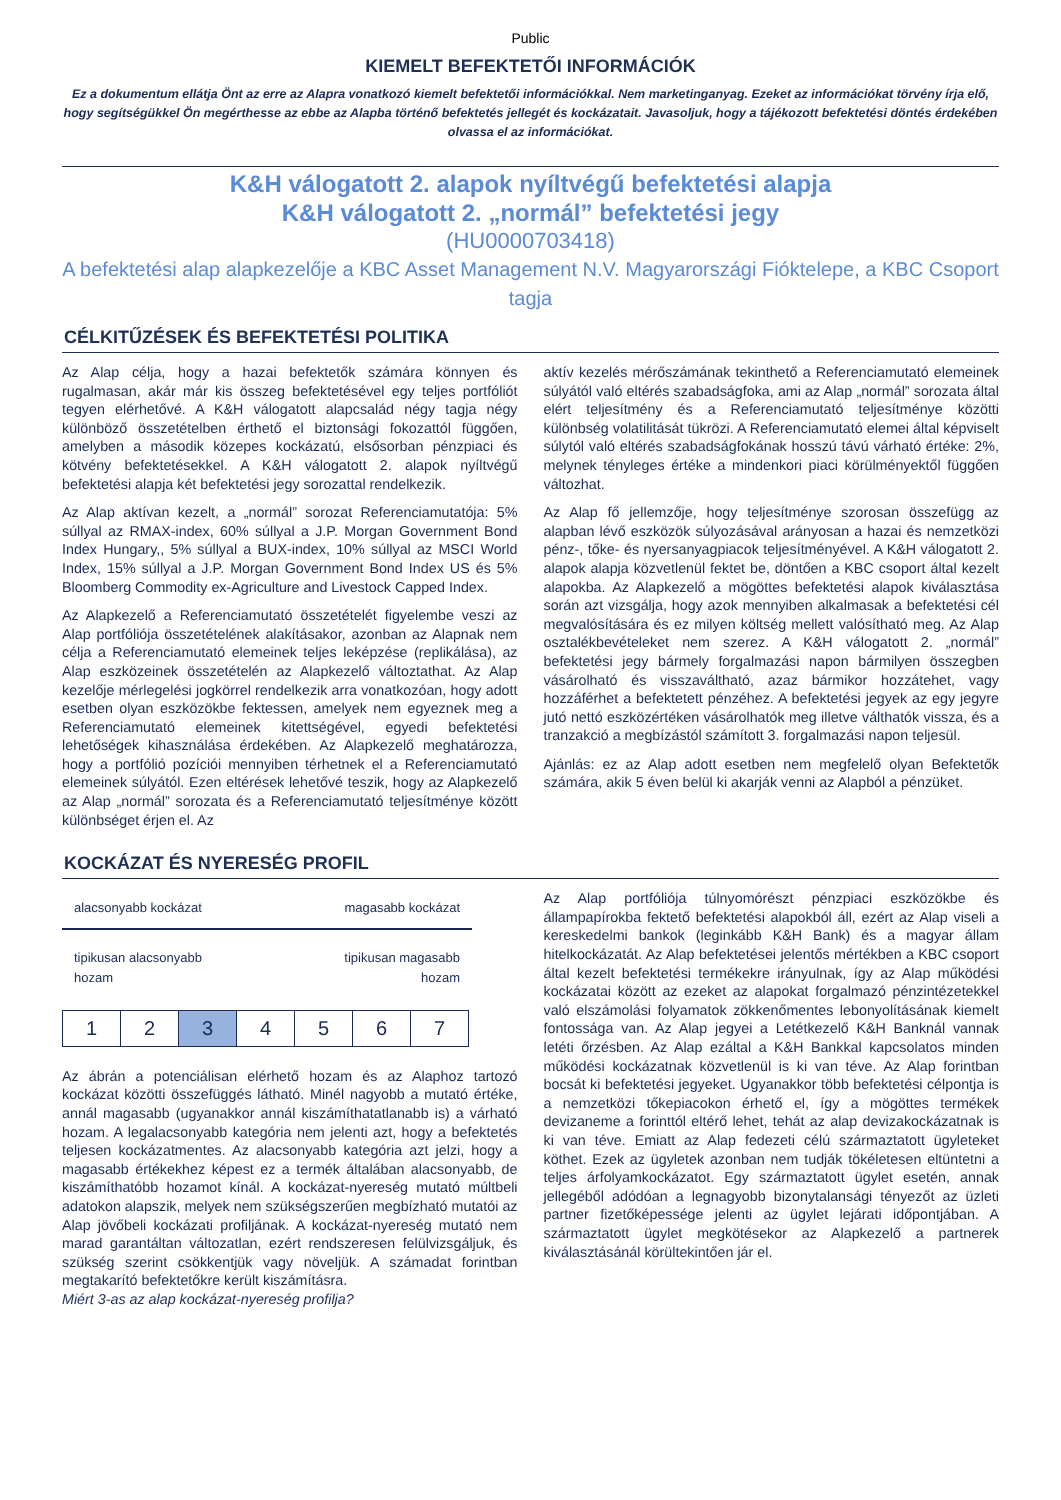Public
KIEMELT BEFEKTETŐI INFORMÁCIÓK
Ez a dokumentum ellátja Önt az erre az Alapra vonatkozó kiemelt befektetői információkkal. Nem marketinganyag. Ezeket az információkat törvény írja elő, hogy segítségükkel Ön megérthesse az ebbe az Alapba történő befektetés jellegét és kockázatait. Javasoljuk, hogy a tájékozott befektetési döntés érdekében olvassa el az információkat.
K&H válogatott 2. alapok nyíltvégű befektetési alapja
K&H válogatott 2. „normál” befektetési jegy
(HU0000703418)
A befektetési alap alapkezelője a KBC Asset Management N.V. Magyarországi Fióktelepe, a KBC Csoport tagja
CÉLKITŰZÉSEK ÉS BEFEKTETÉSI POLITIKA
Az Alap célja, hogy a hazai befektetők számára könnyen és rugalmasan, akár már kis összeg befektetésével egy teljes portfóliót tegyen elérhetővé. A K&H válogatott alapcsalád négy tagja négy különböző összetételben érthető el biztonsági fokozattól függően, amelyben a második közepes kockázatú, elsősorban pénzpiaci és kötvény befektetésekkel. A K&H válogatott 2. alapok nyíltvégű befektetési alapja két befektetési jegy sorozattal rendelkezik.
Az Alap aktívan kezelt, a „normál” sorozat Referenciamutatója: 5% súllyal az RMAX-index, 60% súllyal a J.P. Morgan Government Bond Index Hungary,, 5% súllyal a BUX-index, 10% súllyal az MSCI World Index, 15% súllyal a J.P. Morgan Government Bond Index US és 5% Bloomberg Commodity ex-Agriculture and Livestock Capped Index.
Az Alapkezelő a Referenciamutató összetételét figyelembe veszi az Alap portfóliója összetételének alakításakor, azonban az Alapnak nem célja a Referenciamutató elemeinek teljes leképzése (replikálása), az Alap eszközeinek összetételén az Alapkezelő változtathat. Az Alap kezelője mérlegelési jogkörrel rendelkezik arra vonatkozóan, hogy adott esetben olyan eszközökbe fektessen, amelyek nem egyeznek meg a Referenciamutató elemeinek kitettségével, egyedi befektetési lehetőségek kihasználása érdekében. Az Alapkezelő meghatározza, hogy a portfólió pozíciói mennyiben térhetnek el a Referenciamutató elemeinek súlyától. Ezen eltérések lehetővé teszik, hogy az Alapkezelő az Alap „normál” sorozata és a Referenciamutató teljesítménye között különbséget érjen el. Az
aktív kezelés mérőszámának tekinthető a Referenciamutató elemeinek súlyától való eltérés szabadságfoka, ami az Alap „normál” sorozata által elért teljesítmény és a Referenciamutató teljesítménye közötti különbség volatilitását tükrözi. A Referenciamutató elemei által képviselt súlytól való eltérés szabadságfokának hosszú távú várható értéke: 2%, melynek tényleges értéke a mindenkori piaci körülményektől függően változhat.
Az Alap fő jellemzője, hogy teljesítménye szorosan összefügg az alapban lévő eszközök súlyozásával arányosan a hazai és nemzetközi pénz-, tőke- és nyersanyagpiacok teljesítményével. A K&H válogatott 2. alapok alapja közvetlenül fektet be, döntően a KBC csoport által kezelt alapokba. Az Alapkezelő a mögöttes befektetési alapok kiválasztása során azt vizsgálja, hogy azok mennyiben alkalmasak a befektetési cél megvalósítására és ez milyen költség mellett valósítható meg. Az Alap osztalékbevételeket nem szerez. A K&H válogatott 2. „normál” befektetési jegy bármely forgalmazási napon bármilyen összegben vásárolható és visszaváltható, azaz bármikor hozzátehet, vagy hozzáférhet a befektetett pénzéhez. A befektetési jegyek az egy jegyre jutó nettó eszközértéken vásárolhatók meg illetve válthatók vissza, és a tranzakció a megbízástól számított 3. forgalmazási napon teljesül.
Ajánlás: ez az Alap adott esetben nem megfelelő olyan Befektetők számára, akik 5 éven belül ki akarják venni az Alapból a pénzüket.
KOCKÁZAT ÉS NYERESÉG PROFIL
alacsonyabb kockázat magasabb kockázat
tipikusan alacsonyabb
hozam tipikusan magasabb
hozam
| 1 | 2 | 3 | 4 | 5 | 6 | 7 |
Az ábrán a potenciálisan elérhető hozam és az Alaphoz tartozó kockázat közötti összefüggés látható. Minél nagyobb a mutató értéke, annál magasabb (ugyanakkor annál kiszámíthatatlanabb is) a várható hozam. A legalacsonyabb kategória nem jelenti azt, hogy a befektetés teljesen kockázatmentes. Az alacsonyabb kategória azt jelzi, hogy a magasabb értékekhez képest ez a termék általában alacsonyabb, de kiszámíthatóbb hozamot kínál. A kockázat-nyereség mutató múltbeli adatokon alapszik, melyek nem szükségszerűen megbízható mutatói az Alap jövőbeli kockázati profiljának. A kockázat-nyereség mutató nem marad garantáltan változatlan, ezért rendszeresen felülvizsgáljuk, és szükség szerint csökkentjük vagy növeljük. A számadat forintban megtakarító befektetőkre került kiszámításra.
Miért 3-as az alap kockázat-nyereség profilja?
Az Alap portfóliója túlnyomórészt pénzpiaci eszközökbe és állampapírokba fektető befektetési alapokból áll, ezért az Alap viseli a kereskedelmi bankok (leginkább K&H Bank) és a magyar állam hitelkockázatát. Az Alap befektetései jelentős mértékben a KBC csoport által kezelt befektetési termékekre irányulnak, így az Alap működési kockázatai között az ezeket az alapokat forgalmazó pénzintézetekkel való elszámolási folyamatok zökkenőmentes lebonyolításának kiemelt fontossága van. Az Alap jegyei a Letétkezelő K&H Banknál vannak letéti őrzésben. Az Alap ezáltal a K&H Bankkal kapcsolatos minden működési kockázatnak közvetlenül is ki van téve. Az Alap forintban bocsát ki befektetési jegyeket. Ugyanakkor több befektetési célpontja is a nemzetközi tőkepiacokon érhető el, így a mögöttes termékek devizaneme a forinttól eltérő lehet, tehát az alap devizakockázatnak is ki van téve. Emiatt az Alap fedezeti célú származtatott ügyleteket köthet. Ezek az ügyletek azonban nem tudják tökéletesen eltüntetni a teljes árfolyamkockázatot. Egy származtatott ügylet esetén, annak jellegéből adódóan a legnagyobb bizonytalansági tényezőt az üzleti partner fizetőképessége jelenti az ügylet lejárati időpontjában. A származtatott ügylet megkötésekor az Alapkezelő a partnerek kiválasztásánál körültekintően jár el.